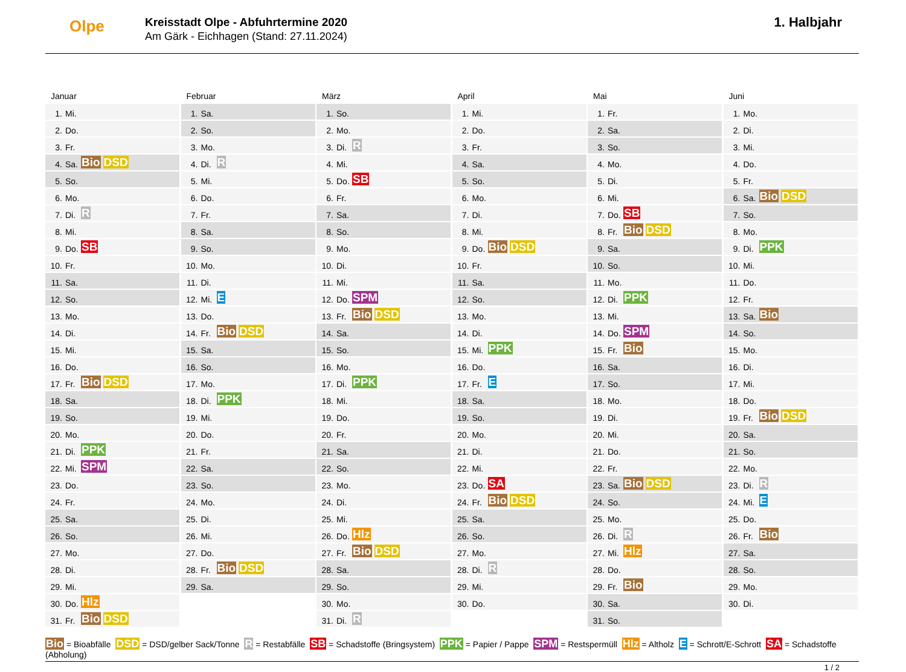Olpe
Kreisstadt Olpe - Abfuhrtermine 2020
Am Gärk - Eichhagen (Stand: 27.11.2024)
1. Halbjahr
Januar
| 1. | Mi. | |
| 2. | Do. | |
| 3. | Fr. | |
| 4. | Sa. | Bio DSD |
| 5. | So. | |
| 6. | Mo. | |
| 7. | Di. | R |
| 8. | Mi. | |
| 9. | Do. | SB |
| 10. | Fr. | |
| 11. | Sa. | |
| 12. | So. | |
| 13. | Mo. | |
| 14. | Di. | |
| 15. | Mi. | |
| 16. | Do. | |
| 17. | Fr. | Bio DSD |
| 18. | Sa. | |
| 19. | So. | |
| 20. | Mo. | |
| 21. | Di. | PPK |
| 22. | Mi. | SPM |
| 23. | Do. | |
| 24. | Fr. | |
| 25. | Sa. | |
| 26. | So. | |
| 27. | Mo. | |
| 28. | Di. | |
| 29. | Mi. | |
| 30. | Do. | Hlz |
| 31. | Fr. | Bio DSD |
Februar
| 1. | Sa. | |
| 2. | So. | |
| 3. | Mo. | |
| 4. | Di. | R |
| 5. | Mi. | |
| 6. | Do. | |
| 7. | Fr. | |
| 8. | Sa. | |
| 9. | So. | |
| 10. | Mo. | |
| 11. | Di. | |
| 12. | Mi. | E |
| 13. | Do. | |
| 14. | Fr. | Bio DSD |
| 15. | Sa. | |
| 16. | So. | |
| 17. | Mo. | |
| 18. | Di. | PPK |
| 19. | Mi. | |
| 20. | Do. | |
| 21. | Fr. | |
| 22. | Sa. | |
| 23. | So. | |
| 24. | Mo. | |
| 25. | Di. | |
| 26. | Mi. | |
| 27. | Do. | |
| 28. | Fr. | Bio DSD |
| 29. | Sa. | |
März
| 1. | So. | |
| 2. | Mo. | |
| 3. | Di. | R |
| 4. | Mi. | |
| 5. | Do. | SB |
| 6. | Fr. | |
| 7. | Sa. | |
| 8. | So. | |
| 9. | Mo. | |
| 10. | Di. | |
| 11. | Mi. | |
| 12. | Do. | SPM |
| 13. | Fr. | Bio DSD |
| 14. | Sa. | |
| 15. | So. | |
| 16. | Mo. | |
| 17. | Di. | PPK |
| 18. | Mi. | |
| 19. | Do. | |
| 20. | Fr. | |
| 21. | Sa. | |
| 22. | So. | |
| 23. | Mo. | |
| 24. | Di. | |
| 25. | Mi. | |
| 26. | Do. | Hlz |
| 27. | Fr. | Bio DSD |
| 28. | Sa. | |
| 29. | So. | |
| 30. | Mo. | |
| 31. | Di. | R |
April
| 1. | Mi. | |
| 2. | Do. | |
| 3. | Fr. | |
| 4. | Sa. | |
| 5. | So. | |
| 6. | Mo. | |
| 7. | Di. | |
| 8. | Mi. | |
| 9. | Do. | Bio DSD |
| 10. | Fr. | |
| 11. | Sa. | |
| 12. | So. | |
| 13. | Mo. | |
| 14. | Di. | |
| 15. | Mi. | PPK |
| 16. | Do. | |
| 17. | Fr. | E |
| 18. | Sa. | |
| 19. | So. | |
| 20. | Mo. | |
| 21. | Di. | |
| 22. | Mi. | |
| 23. | Do. | SA |
| 24. | Fr. | Bio DSD |
| 25. | Sa. | |
| 26. | So. | |
| 27. | Mo. | |
| 28. | Di. | R |
| 29. | Mi. | |
| 30. | Do. | |
Mai
| 1. | Fr. | |
| 2. | Sa. | |
| 3. | So. | |
| 4. | Mo. | |
| 5. | Di. | |
| 6. | Mi. | |
| 7. | Do. | SB |
| 8. | Fr. | Bio DSD |
| 9. | Sa. | |
| 10. | So. | |
| 11. | Mo. | |
| 12. | Di. | PPK |
| 13. | Mi. | |
| 14. | Do. | SPM |
| 15. | Fr. | Bio |
| 16. | Sa. | |
| 17. | So. | |
| 18. | Mo. | |
| 19. | Di. | |
| 20. | Mi. | |
| 21. | Do. | |
| 22. | Fr. | |
| 23. | Sa. | Bio DSD |
| 24. | So. | |
| 25. | Mo. | |
| 26. | Di. | R |
| 27. | Mi. | Hlz |
| 28. | Do. | |
| 29. | Fr. | Bio |
| 30. | Sa. | |
| 31. | So. | |
Juni
| 1. | Mo. | |
| 2. | Di. | |
| 3. | Mi. | |
| 4. | Do. | |
| 5. | Fr. | |
| 6. | Sa. | Bio DSD |
| 7. | So. | |
| 8. | Mo. | |
| 9. | Di. | PPK |
| 10. | Mi. | |
| 11. | Do. | |
| 12. | Fr. | |
| 13. | Sa. | Bio |
| 14. | So. | |
| 15. | Mo. | |
| 16. | Di. | |
| 17. | Mi. | |
| 18. | Do. | |
| 19. | Fr. | Bio DSD |
| 20. | Sa. | |
| 21. | So. | |
| 22. | Mo. | |
| 23. | Di. | R |
| 24. | Mi. | E |
| 25. | Do. | |
| 26. | Fr. | Bio |
| 27. | Sa. | |
| 28. | So. | |
| 29. | Mo. | |
| 30. | Di. | |
Bio = Bioabfälle DSD = DSD/gelber Sack/Tonne R = Restabfälle SB = Schadstoffe (Bringsystem) PPK = Papier / Pappe SPM = Restspermüll Hlz = Altholz E = Schrott/E-Schrott SA = Schadstoffe (Abholung)
1 / 2